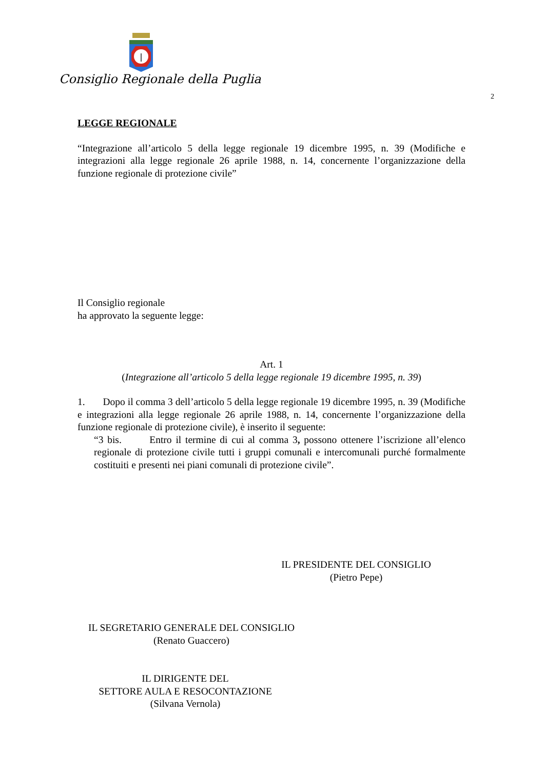Consiglio Regionale della Puglia
2
LEGGE REGIONALE
“Integrazione all’articolo 5 della legge regionale 19 dicembre 1995, n. 39 (Modifiche e integrazioni alla legge regionale 26 aprile 1988, n. 14, concernente l’organizzazione della funzione regionale di protezione civile”
Il Consiglio regionale
ha approvato la seguente legge:
Art. 1
(Integrazione all’articolo 5 della legge regionale 19 dicembre 1995, n. 39)
1. Dopo il comma 3 dell’articolo 5 della legge regionale 19 dicembre 1995, n. 39 (Modifiche e integrazioni alla legge regionale 26 aprile 1988, n. 14, concernente l’organizzazione della funzione regionale di protezione civile), è inserito il seguente:
“3 bis. Entro il termine di cui al comma 3, possono ottenere l’iscrizione all’elenco regionale di protezione civile tutti i gruppi comunali e intercomunali purché formalmente costituiti e presenti nei piani comunali di protezione civile”.
IL PRESIDENTE DEL CONSIGLIO
(Pietro Pepe)
IL SEGRETARIO GENERALE DEL CONSIGLIO
(Renato Guaccero)
IL DIRIGENTE DEL
SETTORE AULA E RESOCONTAZIONE
(Silvana Vernola)